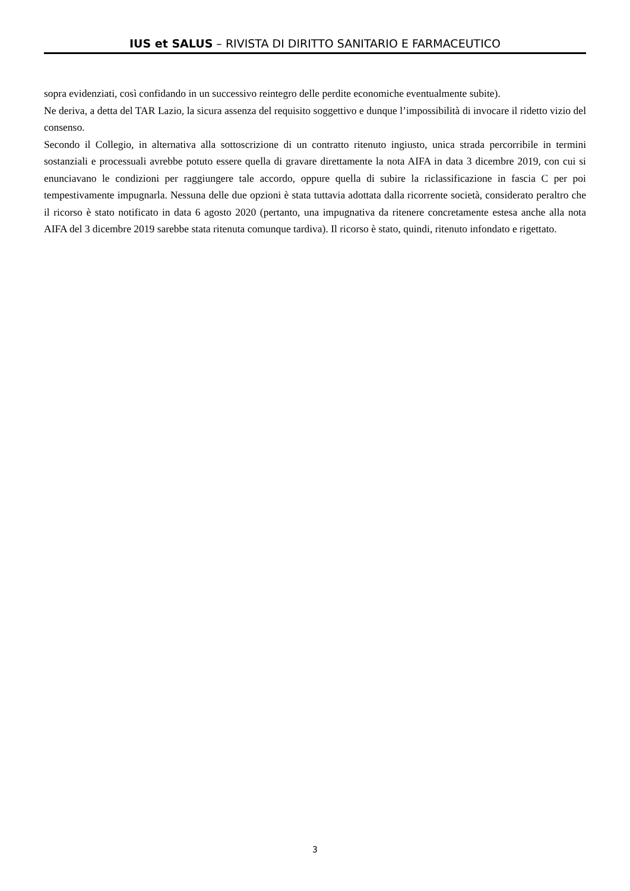IUS et SALUS – RIVISTA DI DIRITTO SANITARIO E FARMACEUTICO
sopra evidenziati, così confidando in un successivo reintegro delle perdite economiche eventualmente subite).
Ne deriva, a detta del TAR Lazio, la sicura assenza del requisito soggettivo e dunque l’impossibilità di invocare il ridetto vizio del consenso.
Secondo il Collegio, in alternativa alla sottoscrizione di un contratto ritenuto ingiusto, unica strada percorribile in termini sostanziali e processuali avrebbe potuto essere quella di gravare direttamente la nota AIFA in data 3 dicembre 2019, con cui si enunciavano le condizioni per raggiungere tale accordo, oppure quella di subire la riclassificazione in fascia C per poi tempestivamente impugnarla. Nessuna delle due opzioni è stata tuttavia adottata dalla ricorrente società, considerato peraltro che il ricorso è stato notificato in data 6 agosto 2020 (pertanto, una impugnativa da ritenere concretamente estesa anche alla nota AIFA del 3 dicembre 2019 sarebbe stata ritenuta comunque tardiva). Il ricorso è stato, quindi, ritenuto infondato e rigettato.
3